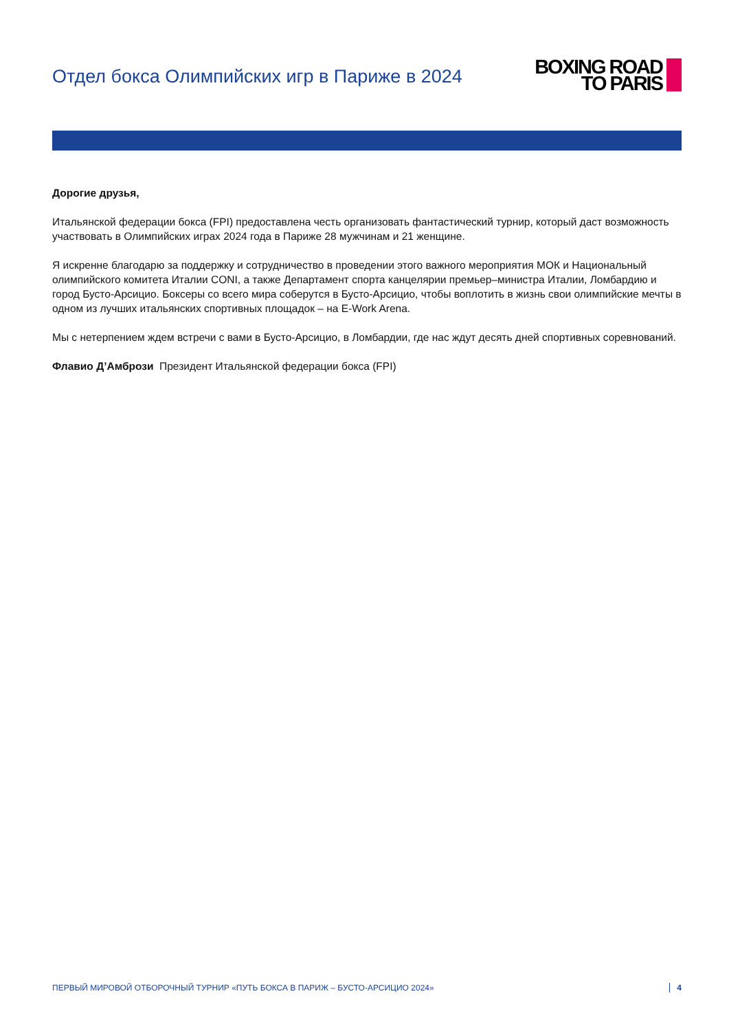Отдел бокса Олимпийских игр в Париже в 2024
BOXING ROAD
TO PARIS
Дорогие друзья,
Итальянской федерации бокса (FPI) предоставлена честь организовать фантастический турнир, который даст возможность участвовать в Олимпийских играх 2024 года в Париже 28 мужчинам и 21 женщине.
Я искренне благодарю за поддержку и сотрудничество в проведении этого важного мероприятия МОК и Национальный олимпийского комитета Италии CONI, а также Департамент спорта канцелярии премьер–министра Италии, Ломбардию и город Бусто-Арсицио. Боксеры со всего мира соберутся в Бусто-Арсицио, чтобы воплотить в жизнь свои олимпийские мечты в одном из лучших итальянских спортивных площадок – на E-Work Arena.
Мы с нетерпением ждем встречи с вами в Бусто-Арсицио, в Ломбардии, где нас ждут десять дней спортивных соревнований.
Флавио Д’Амбрози Президент Итальянской федерации бокса (FPI)
ПЕРВЫЙ МИРОВОЙ ОТБОРОЧНЫЙ ТУРНИР «ПУТЬ БОКСА В ПАРИЖ – БУСТО-АРСИЦИО 2024» 4